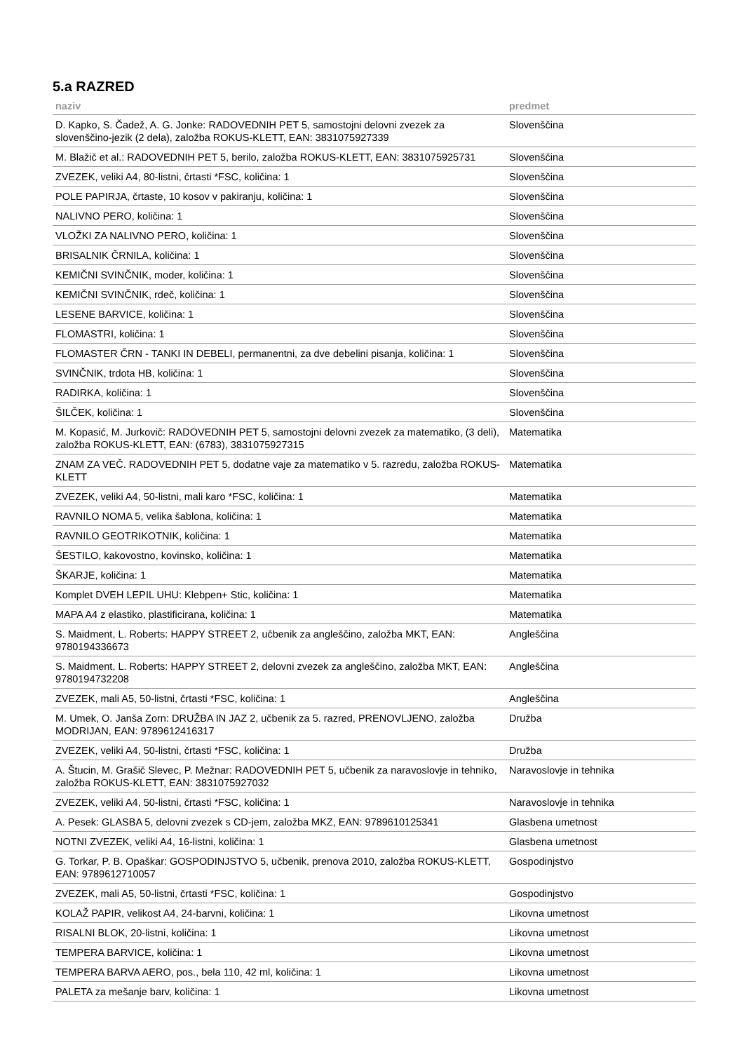5.a RAZRED
| naziv | predmet |
| --- | --- |
| D. Kapko, S. Čadež, A. G. Jonke: RADOVEDNIH PET 5, samostojni delovni zvezek za slovenščino-jezik (2 dela), založba ROKUS-KLETT, EAN: 3831075927339 | Slovenščina |
| M. Blažič et al.: RADOVEDNIH PET 5, berilo, založba ROKUS-KLETT, EAN: 3831075925731 | Slovenščina |
| ZVEZEK, veliki A4, 80-listni, črtasti *FSC, količina: 1 | Slovenščina |
| POLE PAPIRJA, črtaste, 10 kosov v pakiranju, količina: 1 | Slovenščina |
| NALIVNO PERO, količina: 1 | Slovenščina |
| VLOŽKI ZA NALIVNO PERO, količina: 1 | Slovenščina |
| BRISALNIK ČRNILA, količina: 1 | Slovenščina |
| KEMIČNI SVINČNIK, moder, količina: 1 | Slovenščina |
| KEMIČNI SVINČNIK, rdeč, količina: 1 | Slovenščina |
| LESENE BARVICE, količina: 1 | Slovenščina |
| FLOMASTRI, količina: 1 | Slovenščina |
| FLOMASTER ČRN - TANKI IN DEBELI, permanentni, za dve debelini pisanja, količina: 1 | Slovenščina |
| SVINČNIK, trdota HB, količina: 1 | Slovenščina |
| RADIRKA, količina: 1 | Slovenščina |
| ŠILČEK, količina: 1 | Slovenščina |
| M. Kopasić, M. Jurkovič: RADOVEDNIH PET 5, samostojni delovni zvezek za matematiko, (3 deli), založba ROKUS-KLETT, EAN: (6783), 3831075927315 | Matematika |
| ZNAM ZA VEČ. RADOVEDNIH PET 5, dodatne vaje za matematiko v 5. razredu, založba ROKUS-KLETT | Matematika |
| ZVEZEK, veliki A4, 50-listni, mali karo *FSC, količina: 1 | Matematika |
| RAVNILO NOMA 5, velika šablona, količina: 1 | Matematika |
| RAVNILO GEOTRIKOTNIK, količina: 1 | Matematika |
| ŠESTILO, kakovostno, kovinsko, količina: 1 | Matematika |
| ŠKARJE, količina: 1 | Matematika |
| Komplet DVEH LEPIL UHU: Klebpen+ Stic, količina: 1 | Matematika |
| MAPA A4 z elastiko, plastificirana, količina: 1 | Matematika |
| S. Maidment, L. Roberts: HAPPY STREET 2, učbenik za angleščino, založba MKT, EAN: 9780194336673 | Angleščina |
| S. Maidment, L. Roberts: HAPPY STREET 2, delovni zvezek za angleščino, založba MKT, EAN: 9780194732208 | Angleščina |
| ZVEZEK, mali A5, 50-listni, črtasti *FSC, količina: 1 | Angleščina |
| M. Umek, O. Janša Zorn: DRUŽBA IN JAZ 2, učbenik za 5. razred, PRENOVLJENO, založba MODRIJAN, EAN: 9789612416317 | Družba |
| ZVEZEK, veliki A4, 50-listni, črtasti *FSC, količina: 1 | Družba |
| A. Štucin, M. Grašič Slevec, P. Mežnar: RADOVEDNIH PET 5, učbenik za naravoslovje in tehniko, založba ROKUS-KLETT, EAN: 3831075927032 | Naravoslovje in tehnika |
| ZVEZEK, veliki A4, 50-listni, črtasti *FSC, količina: 1 | Naravoslovje in tehnika |
| A. Pesek: GLASBA 5, delovni zvezek s CD-jem, založba MKZ, EAN: 9789610125341 | Glasbena umetnost |
| NOTNI ZVEZEK, veliki A4, 16-listni, količina: 1 | Glasbena umetnost |
| G. Torkar, P. B. Opaškar: GOSPODINJSTVO 5, učbenik, prenova 2010, založba ROKUS-KLETT, EAN: 9789612710057 | Gospodinjstvo |
| ZVEZEK, mali A5, 50-listni, črtasti *FSC, količina: 1 | Gospodinjstvo |
| KOLAŽ PAPIR, velikost A4, 24-barvni, količina: 1 | Likovna umetnost |
| RISALNI BLOK, 20-listni, količina: 1 | Likovna umetnost |
| TEMPERA BARVICE, količina: 1 | Likovna umetnost |
| TEMPERA BARVA AERO, pos., bela 110, 42 ml, količina: 1 | Likovna umetnost |
| PALETA za mešanje barv, količina: 1 | Likovna umetnost |